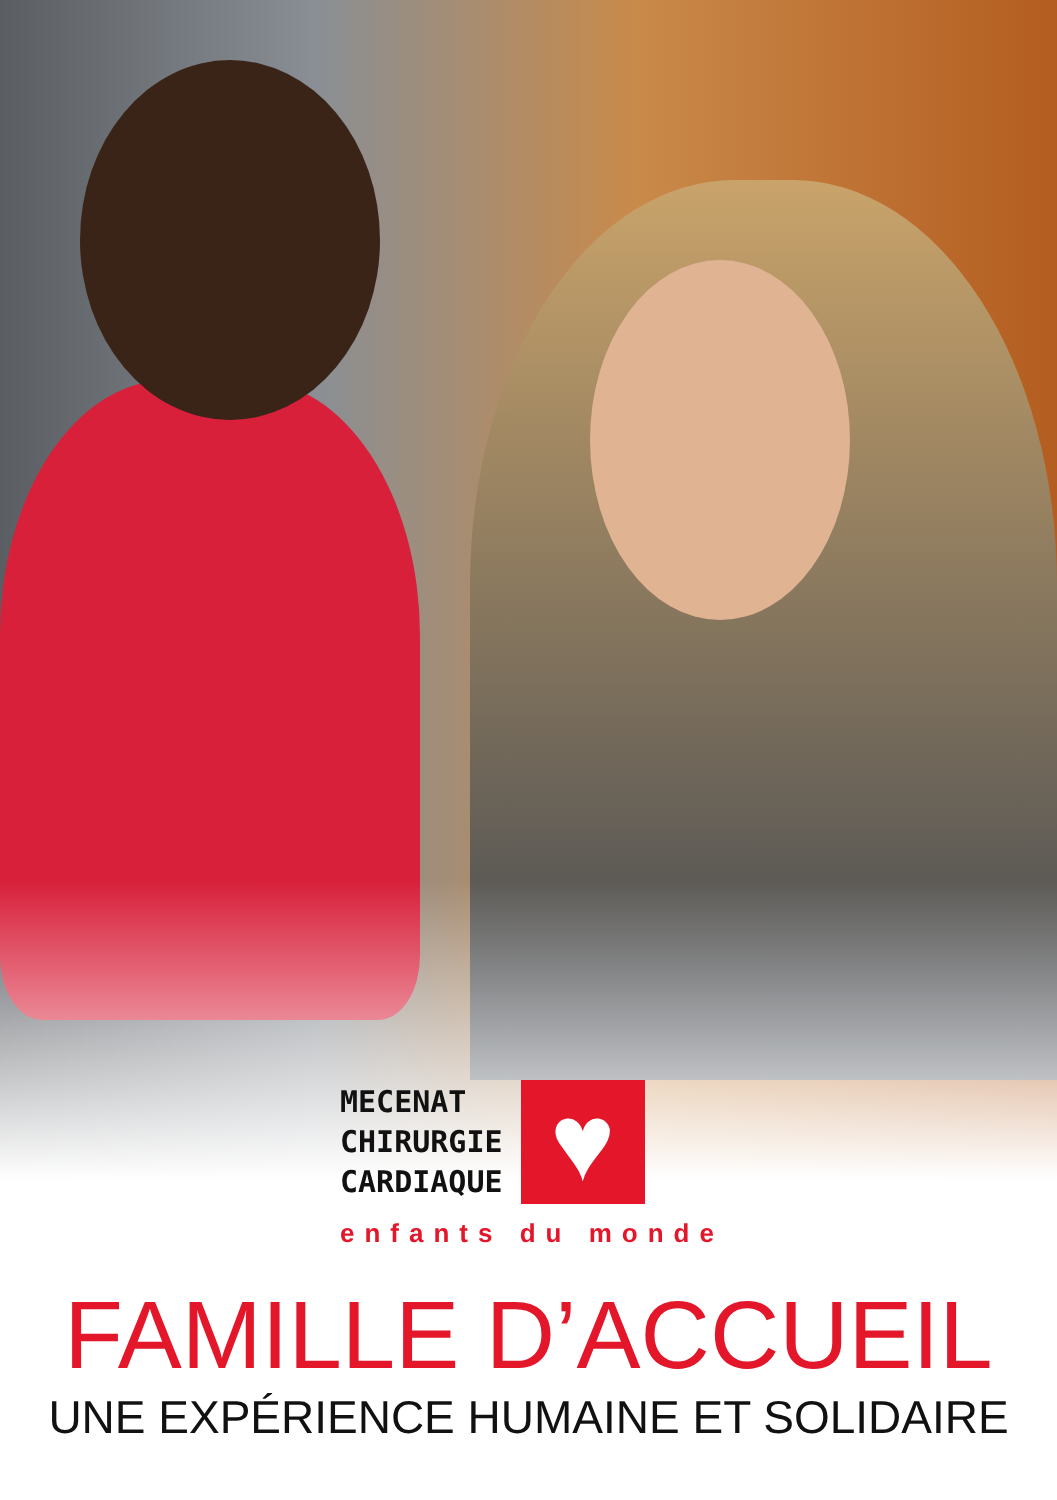MECENAT
CHIRURGIE
CARDIAQUE
♥
enfants du monde
FAMILLE D’ACCUEIL
UNE EXPÉRIENCE HUMAINE ET SOLIDAIRE